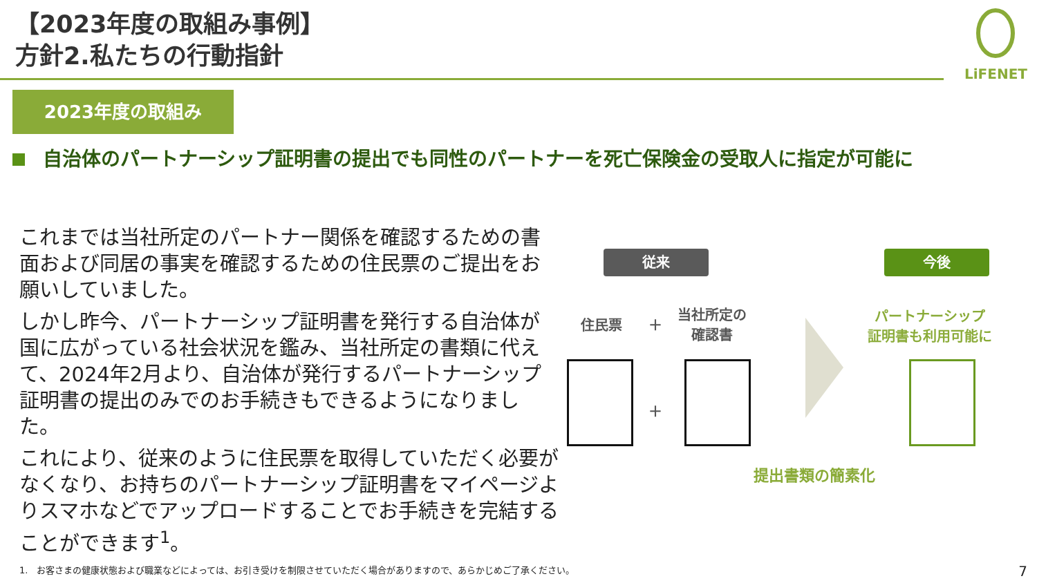【2023年度の取組み事例】
方針2.私たちの行動指針
LiFENET
2023年度の取組み
自治体のパートナーシップ証明書の提出でも同性のパートナーを死亡保険金の受取人に指定が可能に
これまでは当社所定のパートナー関係を確認するための書面および同居の事実を確認するための住民票のご提出をお願いしていました。
しかし昨今、パートナーシップ証明書を発行する自治体が国に広がっている社会状況を鑑み、当社所定の書類に代えて、2024年2月より、自治体が発行するパートナーシップ証明書の提出のみでのお手続きもできるようになりました。
これにより、従来のように住民票を取得していただく必要がなくなり、お持ちのパートナーシップ証明書をマイページよりスマホなどでアップロードすることでお手続きを完結することができます<sup>1</sup>。
従来 今後
住民票 ＋
当社所定の
確認書
パートナーシップ
証明書も利用可能に
＋
提出書類の簡素化
1.　お客さまの健康状態および職業などによっては、お引き受けを制限させていただく場合がありますので、あらかじめご了承ください。
7